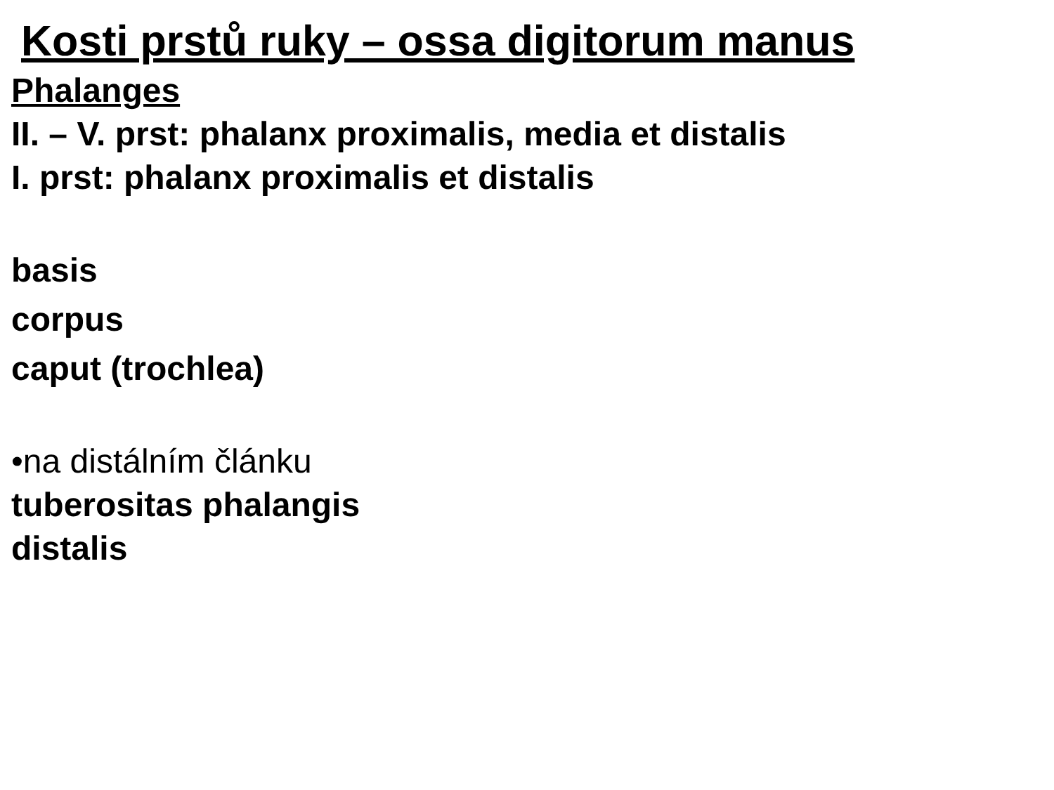Kosti prstů ruky – ossa digitorum manus
Phalanges
II. – V. prst: phalanx proximalis, media et distalis
I. prst: phalanx proximalis et distalis
basis
corpus
caput (trochlea)
•na distálním článku
tuberositas phalangis
distalis